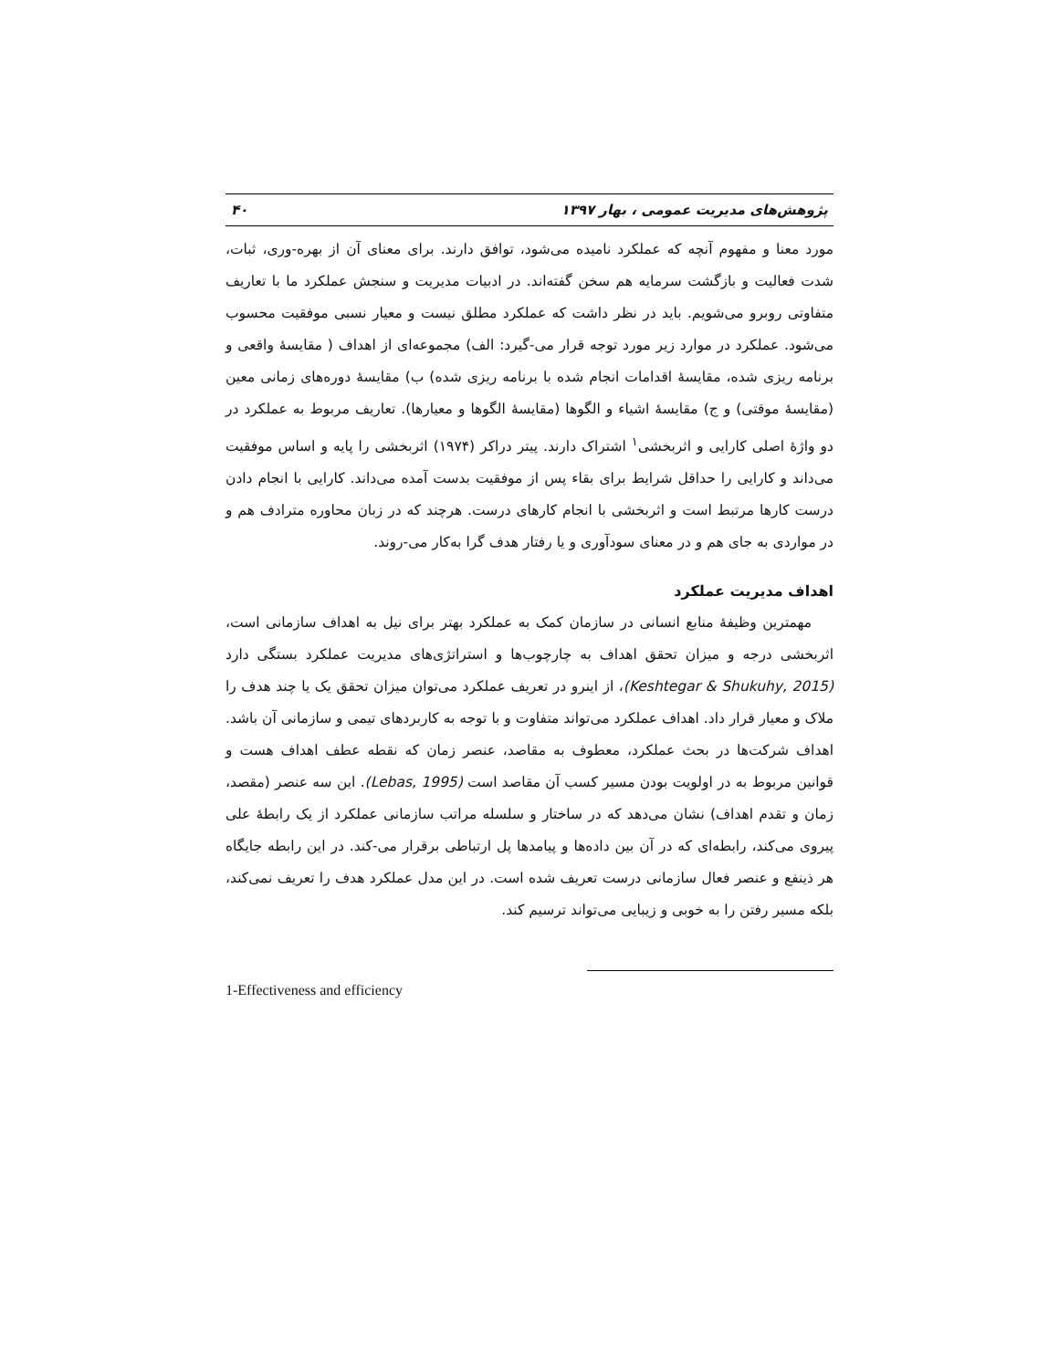پژوهش‌های مدیریت عمومی ، بهار ۱۳۹۷ ۴۰
مورد معنا و مفهوم آنچه که عملکرد نامیده می‌شود، توافق دارند. برای معنای آن از بهره-وری، ثبات، شدت فعالیت و بازگشت سرمایه هم سخن گفته‌اند. در ادبیات مدیریت و سنجش عملکرد ما با تعاریف متفاوتی روبرو می‌شویم. باید در نظر داشت که عملکرد مطلق نیست و معیار نسبی موفقیت محسوب می‌شود. عملکرد در موارد زیر مورد توجه قرار می-گیرد: الف) مجموعه‌ای از اهداف ( مقایسهٔ واقعی و برنامه ریزی شده، مقایسهٔ اقدامات انجام شده با برنامه ریزی شده) ب) مقایسهٔ دوره‌های زمانی معین (مقایسهٔ موقتی) و ج) مقایسهٔ اشیاء و الگوها (مقایسهٔ الگوها و معیارها). تعاریف مربوط به عملکرد در دو واژهٔ اصلی کارایی و اثربخشی<sup>۱</sup> اشتراک دارند. پیتر دراکر (۱۹۷۴) اثربخشی را پایه و اساس موفقیت می‌داند و کارایی را حداقل شرایط برای بقاء پس از موفقیت بدست آمده می‌داند. کارایی با انجام دادن درست کارها مرتبط است و اثربخشی با انجام کارهای درست. هرچند که در زبان محاوره مترادف هم و در مواردی به جای هم و در معنای سودآوری و یا رفتار هدف گرا به‌کار می-روند.
اهداف مدیریت عملکرد
مهمترین وظیفهٔ منابع انسانی در سازمان کمک به عملکرد بهتر برای نیل به اهداف سازمانی است، اثربخشی درجه و میزان تحقق اهداف به چارچوب‌ها و استراتژی‌های مدیریت عملکرد بستگی دارد (Keshtegar & Shukuhy, 2015)، از اینرو در تعریف عملکرد می‌توان میزان تحقق یک یا چند هدف را ملاک و معیار قرار داد. اهداف عملکرد می‌تواند متفاوت و با توجه به کاربردهای تیمی و سازمانی آن باشد. اهداف شرکت‌ها در بحث عملکرد، معطوف به مقاصد، عنصر زمان که نقطه عطف اهداف هست و قوانین مربوط به در اولویت بودن مسیر کسب آن مقاصد است (Lebas, 1995). این سه عنصر (مقصد، زمان و تقدم اهداف) نشان می‌دهد که در ساختار و سلسله مراتب سازمانی عملکرد از یک رابطهٔ علی پیروی می‌کند، رابطه‌ای که در آن بین داده‌ها و پیامدها پل ارتباطی برقرار می-کند. در این رابطه جایگاه هر ذینفع و عنصر فعال سازمانی درست تعریف شده است. در این مدل عملکرد هدف را تعریف نمی‌کند، بلکه مسیر رفتن را به خوبی و زیبایی می‌تواند ترسیم کند.
1-Effectiveness and efficiency